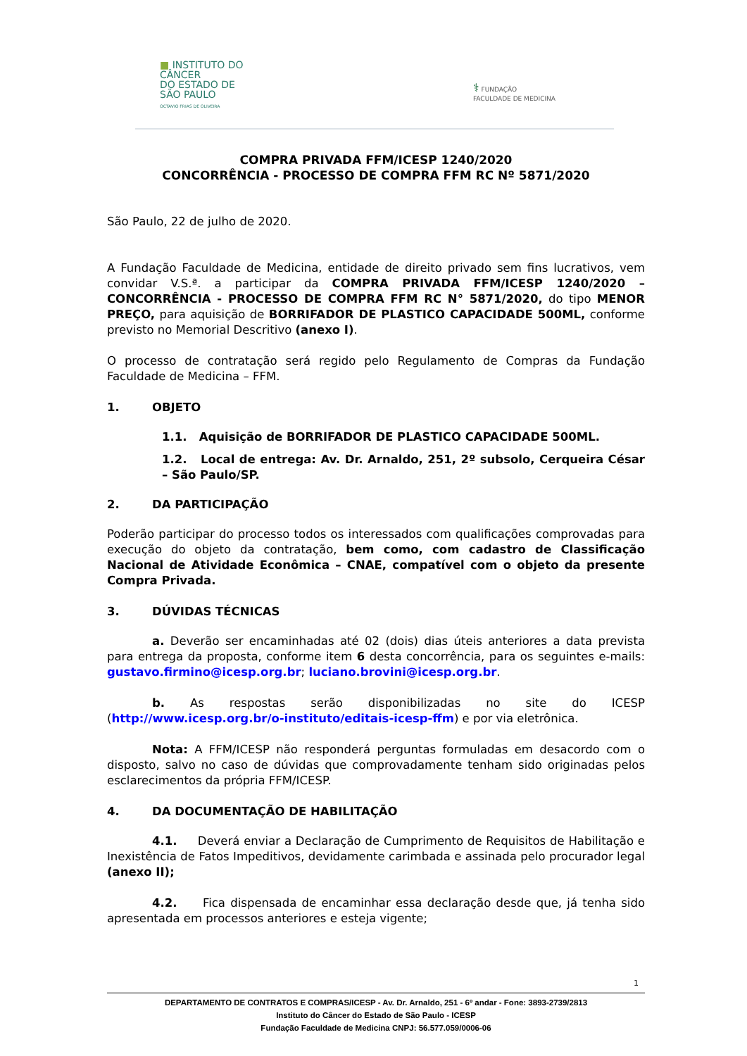■ INSTITUTO DO
CÂNCER
DO ESTADO DE
SÃO PAULO
OCTAVIO FRIAS DE OLIVEIRA
⚕ FUNDAÇÃO
FACULDADE DE MEDICINA
COMPRA PRIVADA FFM/ICESP 1240/2020
CONCORRÊNCIA - PROCESSO DE COMPRA FFM RC Nº 5871/2020
São Paulo, 22 de julho de 2020.
A Fundação Faculdade de Medicina, entidade de direito privado sem fins lucrativos, vem convidar V.S.ª. a participar da COMPRA PRIVADA FFM/ICESP 1240/2020 – CONCORRÊNCIA - PROCESSO DE COMPRA FFM RC N° 5871/2020, do tipo MENOR PREÇO, para aquisição de BORRIFADOR DE PLASTICO CAPACIDADE 500ML, conforme previsto no Memorial Descritivo (anexo I).
O processo de contratação será regido pelo Regulamento de Compras da Fundação Faculdade de Medicina – FFM.
1. OBJETO
1.1. Aquisição de BORRIFADOR DE PLASTICO CAPACIDADE 500ML.
1.2. Local de entrega: Av. Dr. Arnaldo, 251, 2º subsolo, Cerqueira César – São Paulo/SP.
2. DA PARTICIPAÇÃO
Poderão participar do processo todos os interessados com qualificações comprovadas para execução do objeto da contratação, bem como, com cadastro de Classificação Nacional de Atividade Econômica – CNAE, compatível com o objeto da presente Compra Privada.
3. DÚVIDAS TÉCNICAS
a. Deverão ser encaminhadas até 02 (dois) dias úteis anteriores a data prevista para entrega da proposta, conforme item 6 desta concorrência, para os seguintes e-mails: gustavo.firmino@icesp.org.br; luciano.brovini@icesp.org.br.
b. As respostas serão disponibilizadas no site do ICESP (http://www.icesp.org.br/o-instituto/editais-icesp-ffm) e por via eletrônica.
Nota: A FFM/ICESP não responderá perguntas formuladas em desacordo com o disposto, salvo no caso de dúvidas que comprovadamente tenham sido originadas pelos esclarecimentos da própria FFM/ICESP.
4. DA DOCUMENTAÇÃO DE HABILITAÇÃO
4.1. Deverá enviar a Declaração de Cumprimento de Requisitos de Habilitação e Inexistência de Fatos Impeditivos, devidamente carimbada e assinada pelo procurador legal (anexo II);
4.2. Fica dispensada de encaminhar essa declaração desde que, já tenha sido apresentada em processos anteriores e esteja vigente;
1
DEPARTAMENTO DE CONTRATOS E COMPRAS/ICESP - Av. Dr. Arnaldo, 251 - 6º andar - Fone: 3893-2739/2813
Instituto do Câncer do Estado de São Paulo - ICESP
Fundação Faculdade de Medicina CNPJ: 56.577.059/0006-06